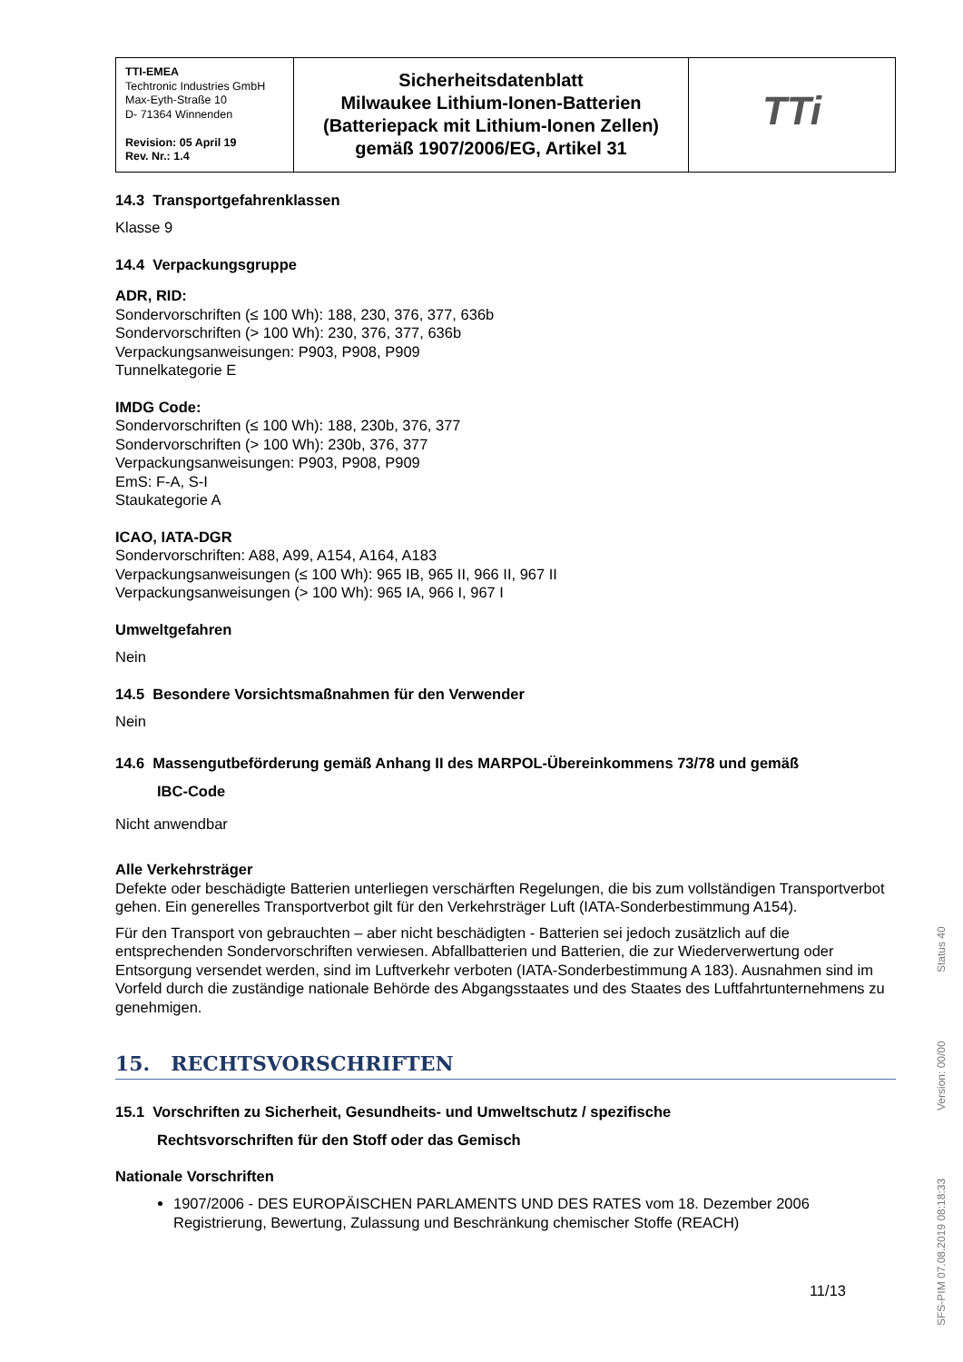| TTI-EMEA Techtronic Industries GmbH Max-Eyth-Straße 10 D- 71364 Winnenden Revision: 05 April 19 Rev. Nr.: 1.4 | Sicherheitsdatenblatt Milwaukee Lithium-Ionen-Batterien (Batteriepack mit Lithium-Ionen Zellen) gemäß 1907/2006/EG, Artikel 31 | TTi |
14.3 Transportgefahrenklassen
Klasse 9
14.4 Verpackungsgruppe
ADR, RID:
Sondervorschriften (≤ 100 Wh): 188, 230, 376, 377, 636b
Sondervorschriften (> 100 Wh): 230, 376, 377, 636b
Verpackungsanweisungen: P903, P908, P909
Tunnelkategorie E
IMDG Code:
Sondervorschriften (≤ 100 Wh): 188, 230b, 376, 377
Sondervorschriften (> 100 Wh): 230b, 376, 377
Verpackungsanweisungen: P903, P908, P909
EmS: F-A, S-I
Staukategorie A
ICAO, IATA-DGR
Sondervorschriften: A88, A99, A154, A164, A183
Verpackungsanweisungen (≤ 100 Wh): 965 IB, 965 II, 966 II, 967 II
Verpackungsanweisungen (> 100 Wh): 965 IA, 966 I, 967 I
Umweltgefahren
Nein
14.5 Besondere Vorsichtsmaßnahmen für den Verwender
Nein
14.6 Massengutbeförderung gemäß Anhang II des MARPOL-Übereinkommens 73/78 und gemäß
IBC-Code
Nicht anwendbar
Alle Verkehrsträger
Defekte oder beschädigte Batterien unterliegen verschärften Regelungen, die bis zum vollständigen Transportverbot gehen. Ein generelles Transportverbot gilt für den Verkehrsträger Luft (IATA-Sonderbestimmung A154).
Für den Transport von gebrauchten – aber nicht beschädigten - Batterien sei jedoch zusätzlich auf die entsprechenden Sondervorschriften verwiesen. Abfallbatterien und Batterien, die zur Wiederverwertung oder Entsorgung versendet werden, sind im Luftverkehr verboten (IATA-Sonderbestimmung A 183). Ausnahmen sind im Vorfeld durch die zuständige nationale Behörde des Abgangsstaates und des Staates des Luftfahrtunternehmens zu genehmigen.
15. RECHTSVORSCHRIFTEN
15.1 Vorschriften zu Sicherheit, Gesundheits- und Umweltschutz / spezifische
Rechtsvorschriften für den Stoff oder das Gemisch
Nationale Vorschriften
1907/2006 - DES EUROPÄISCHEN PARLAMENTS UND DES RATES vom 18. Dezember 2006 Registrierung, Bewertung, Zulassung und Beschränkung chemischer Stoffe (REACH)
11/13
SFS-PIM 07.08.2019 08:18:33 Version: 00/00 Status 40